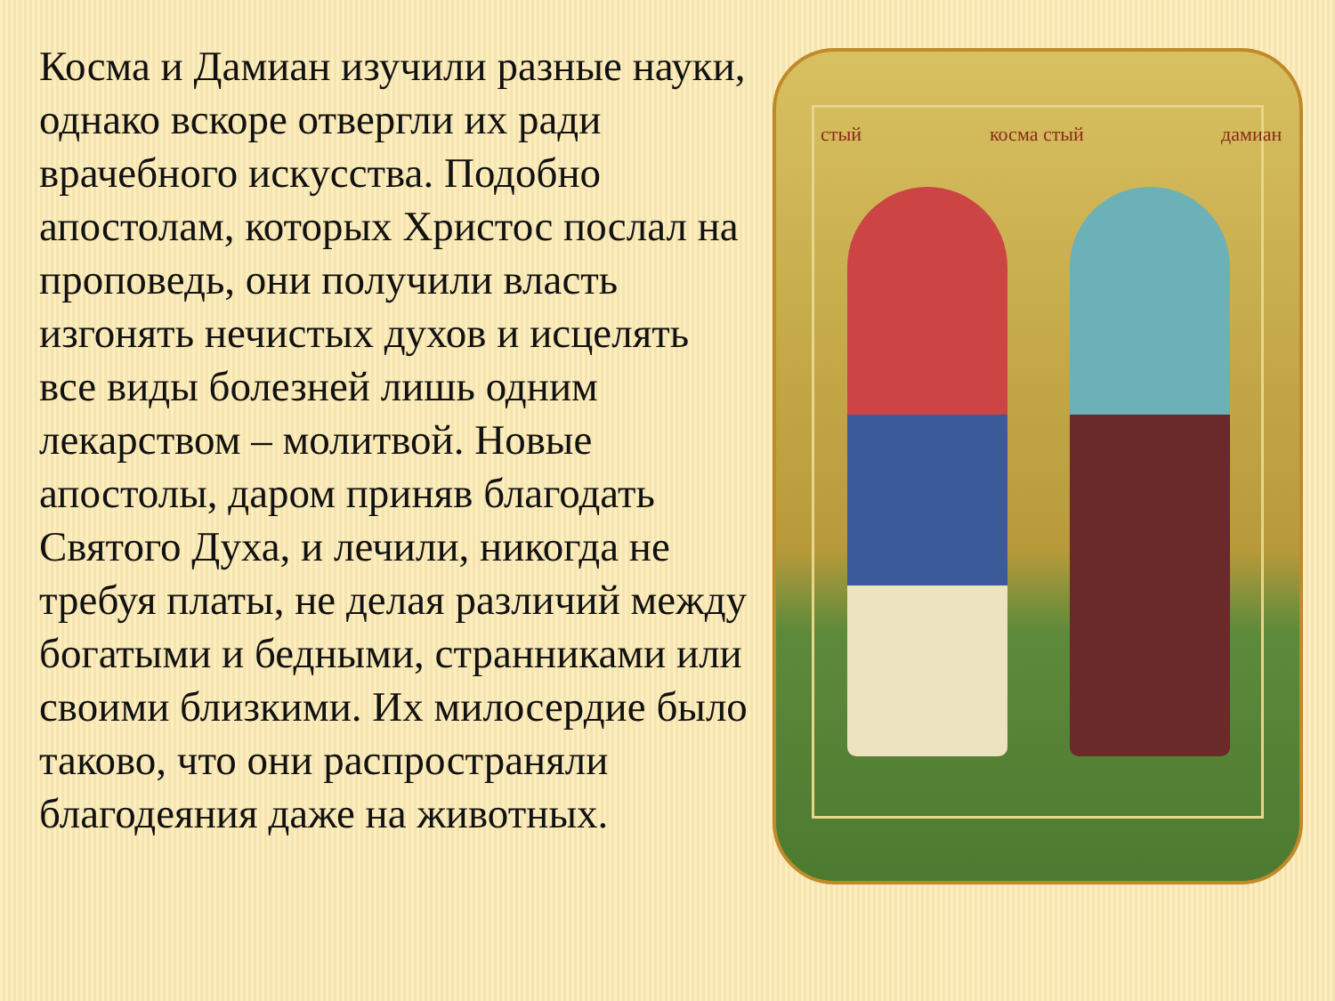Косма и Дамиан изучили разные науки, однако вскоре отвергли их ради врачебного искусства. Подобно апостолам, которых Христос послал на проповедь, они получили власть изгонять нечистых духов и исцелять все виды болезней лишь одним лекарством – молитвой. Новые апостолы, даром приняв благодать Святого Духа, и лечили, никогда не требуя платы, не делая различий между богатыми и бедными, странниками или своими близкими. Их милосердие было таково, что они распространяли благодеяния даже на животных.
стый косма стый дамиан